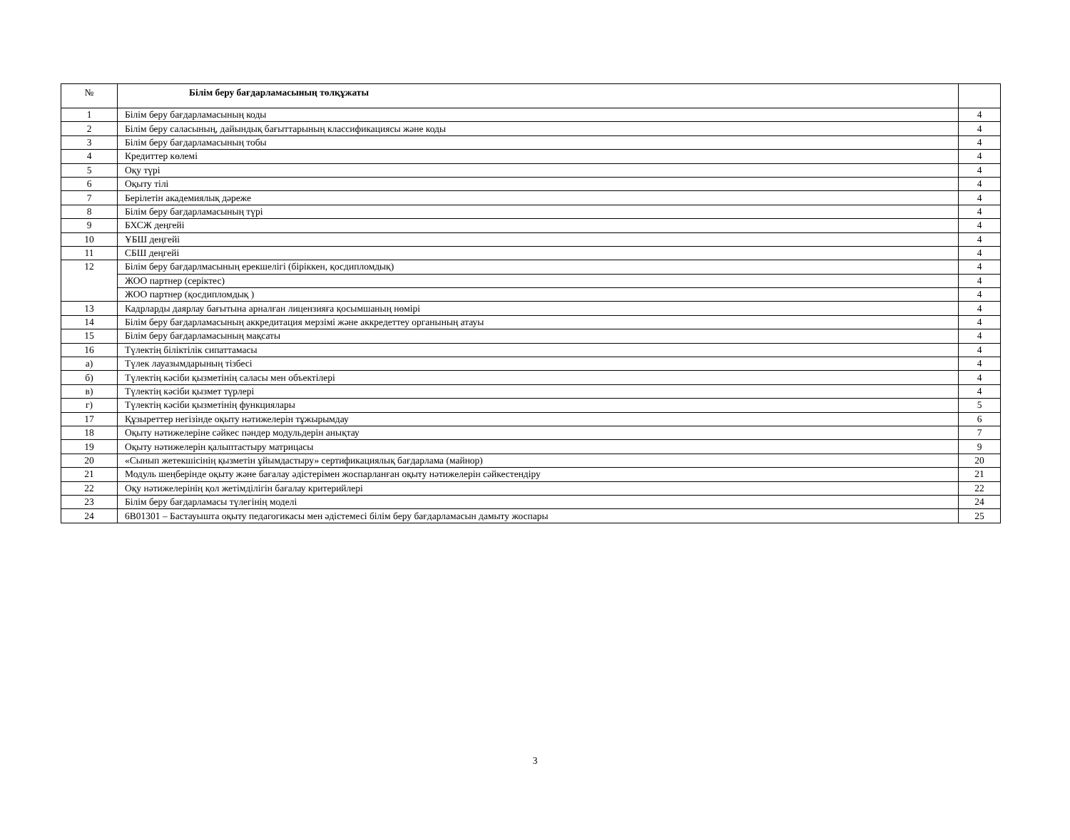| № | Білім беру бағдарламасының төлқұжаты | |
| --- | --- | --- |
| 1 | Білім беру бағдарламасының коды | 4 |
| 2 | Білім беру саласының, дайындық бағыттарының классификациясы және коды | 4 |
| 3 | Білім беру бағдарламасының тобы | 4 |
| 4 | Кредиттер көлемі | 4 |
| 5 | Оқу түрі | 4 |
| 6 | Оқыту тілі | 4 |
| 7 | Берілетін академиялық дәреже | 4 |
| 8 | Білім беру бағдарламасының түрі | 4 |
| 9 | БХСЖ деңгейі | 4 |
| 10 | ҰБШ деңгейі | 4 |
| 11 | СБШ деңгейі | 4 |
| 12 | Білім беру бағдарлмасының ерекшелігі (біріккен, қосдипломдық) | 4 |
| | ЖОО партнер (серіктес) | 4 |
| | ЖОО партнер (қосдипломдық ) | 4 |
| 13 | Кадрларды даярлау бағытына арналған лицензияға қосымшаның нөмірі | 4 |
| 14 | Білім беру бағдарламасының аккредитация мерзімі және аккредеттеу органының атауы | 4 |
| 15 | Білім беру бағдарламасының мақсаты | 4 |
| 16 | Түлектің біліктілік сипаттамасы | 4 |
| а) | Түлек лауазымдарының тізбесі | 4 |
| б) | Түлектің кәсіби қызметінің саласы мен объектілері | 4 |
| в) | Түлектің кәсіби қызмет түрлері | 4 |
| г) | Түлектің кәсіби қызметінің функциялары | 5 |
| 17 | Құзыреттер негізінде оқыту нәтижелерін тұжырымдау | 6 |
| 18 | Оқыту нәтижелеріне сәйкес пәндер модульдерін анықтау | 7 |
| 19 | Оқыту нәтижелерін қалыптастыру матрицасы | 9 |
| 20 | «Сынып жетекшісінің қызметін ұйымдастыру» сертификациялық бағдарлама (майнор) | 20 |
| 21 | Модуль шеңберінде оқыту және бағалау әдістерімен жоспарланған оқыту нәтижелерін сәйкестендіру | 21 |
| 22 | Оқу нәтижелерінің қол жетімділігін бағалау критерийлері | 22 |
| 23 | Білім беру бағдарламасы түлегінің моделі | 24 |
| 24 | 6B01301 – Бастауышта оқыту педагогикасы мен әдістемесі білім беру бағдарламасын дамыту жоспары | 25 |
3